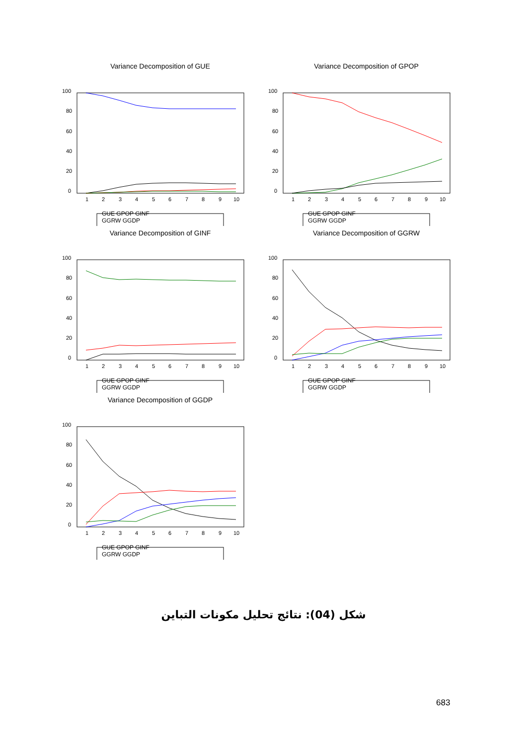Variance Decomposition of GUE
100
80
60
40
20
0
1
2
3
4
5
6
7
8
9
10
GUE GPOP GINF
GGRW GGDP
Variance Decomposition of GPOP
100
80
60
40
20
0
1
2
3
4
5
6
7
8
9
10
GUE GPOP GINF
GGRW GGDP
Variance Decomposition of GINF
100
80
60
40
20
0
1
2
3
4
5
6
7
8
9
10
GUE GPOP GINF
GGRW GGDP
Variance Decomposition of GGRW
100
80
60
40
20
0
1
2
3
4
5
6
7
8
9
10
GUE GPOP GINF
GGRW GGDP
Variance Decomposition of GGDP
100
80
60
40
20
0
1
2
3
4
5
6
7
8
9
10
GUE GPOP GINF
GGRW GGDP
شكل (04): نتائج تحليل مكونات التباين
683